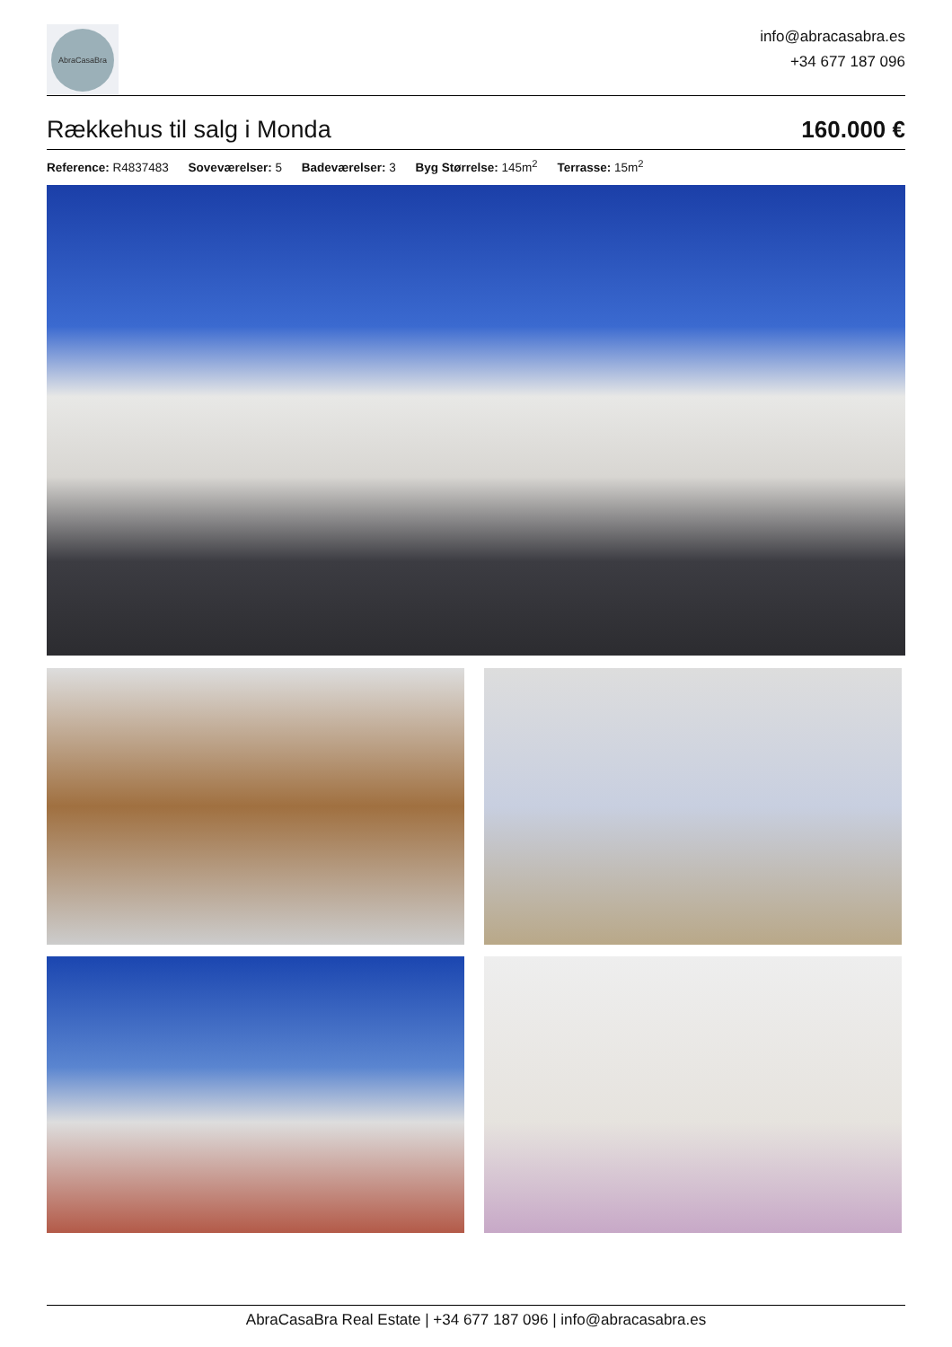AbraCasaBra
info@abracasabra.es
+34 677 187 096
Rækkehus til salg i Monda
160.000 €
Reference: R4837483 Soveværelser: 5 Badeværelser: 3 Byg Størrelse: 145m<sup>2</sup> Terrasse: 15m<sup>2</sup>
AbraCasaBra Real Estate | +34 677 187 096 | info@abracasabra.es